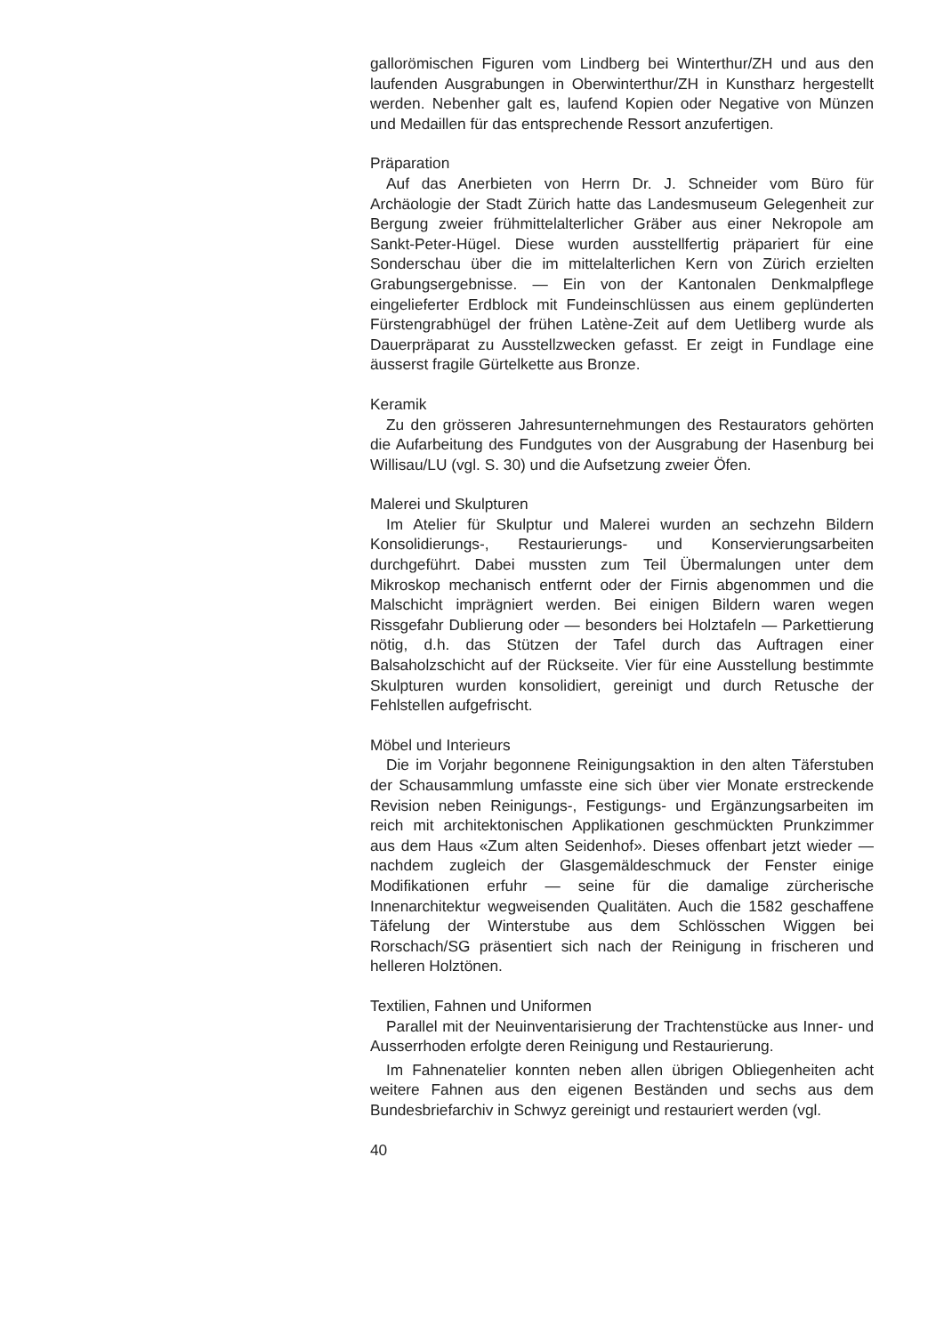gallorömischen Figuren vom Lindberg bei Winterthur/ZH und aus den laufenden Ausgrabungen in Oberwinterthur/ZH in Kunstharz hergestellt werden. Nebenher galt es, laufend Kopien oder Negative von Münzen und Medaillen für das entsprechende Ressort anzufertigen.
Präparation
Auf das Anerbieten von Herrn Dr. J. Schneider vom Büro für Archäologie der Stadt Zürich hatte das Landesmuseum Gelegenheit zur Bergung zweier frühmittelalterlicher Gräber aus einer Nekropole am Sankt-Peter-Hügel. Diese wurden ausstellfertig präpariert für eine Sonderschau über die im mittelalterlichen Kern von Zürich erzielten Grabungsergebnisse. — Ein von der Kantonalen Denkmalpflege eingelieferter Erdblock mit Fundeinschlüssen aus einem geplünderten Fürstengrabhügel der frühen Latène-Zeit auf dem Uetliberg wurde als Dauerpräparat zu Ausstellzwecken gefasst. Er zeigt in Fundlage eine äusserst fragile Gürtelkette aus Bronze.
Keramik
Zu den grösseren Jahresunternehmungen des Restaurators gehörten die Aufarbeitung des Fundgutes von der Ausgrabung der Hasenburg bei Willisau/LU (vgl. S. 30) und die Aufsetzung zweier Öfen.
Malerei und Skulpturen
Im Atelier für Skulptur und Malerei wurden an sechzehn Bildern Konsolidierungs-, Restaurierungs- und Konservierungsarbeiten durchgeführt. Dabei mussten zum Teil Übermalungen unter dem Mikroskop mechanisch entfernt oder der Firnis abgenommen und die Malschicht imprägniert werden. Bei einigen Bildern waren wegen Rissgefahr Dublierung oder — besonders bei Holztafeln — Parkettierung nötig, d.h. das Stützen der Tafel durch das Auftragen einer Balsaholzschicht auf der Rückseite. Vier für eine Ausstellung bestimmte Skulpturen wurden konsolidiert, gereinigt und durch Retusche der Fehlstellen aufgefrischt.
Möbel und Interieurs
Die im Vorjahr begonnene Reinigungsaktion in den alten Täferstuben der Schausammlung umfasste eine sich über vier Monate erstreckende Revision neben Reinigungs-, Festigungs- und Ergänzungsarbeiten im reich mit architektonischen Applikationen geschmückten Prunkzimmer aus dem Haus «Zum alten Seidenhof». Dieses offenbart jetzt wieder — nachdem zugleich der Glasgemäldeschmuck der Fenster einige Modifikationen erfuhr — seine für die damalige zürcherische Innenarchitektur wegweisenden Qualitäten. Auch die 1582 geschaffene Täfelung der Winterstube aus dem Schlösschen Wiggen bei Rorschach/SG präsentiert sich nach der Reinigung in frischeren und helleren Holztönen.
Textilien, Fahnen und Uniformen
Parallel mit der Neuinventarisierung der Trachtenstücke aus Inner- und Ausserrhoden erfolgte deren Reinigung und Restaurierung.
Im Fahnenatelier konnten neben allen übrigen Obliegenheiten acht weitere Fahnen aus den eigenen Beständen und sechs aus dem Bundesbriefarchiv in Schwyz gereinigt und restauriert werden (vgl.
40